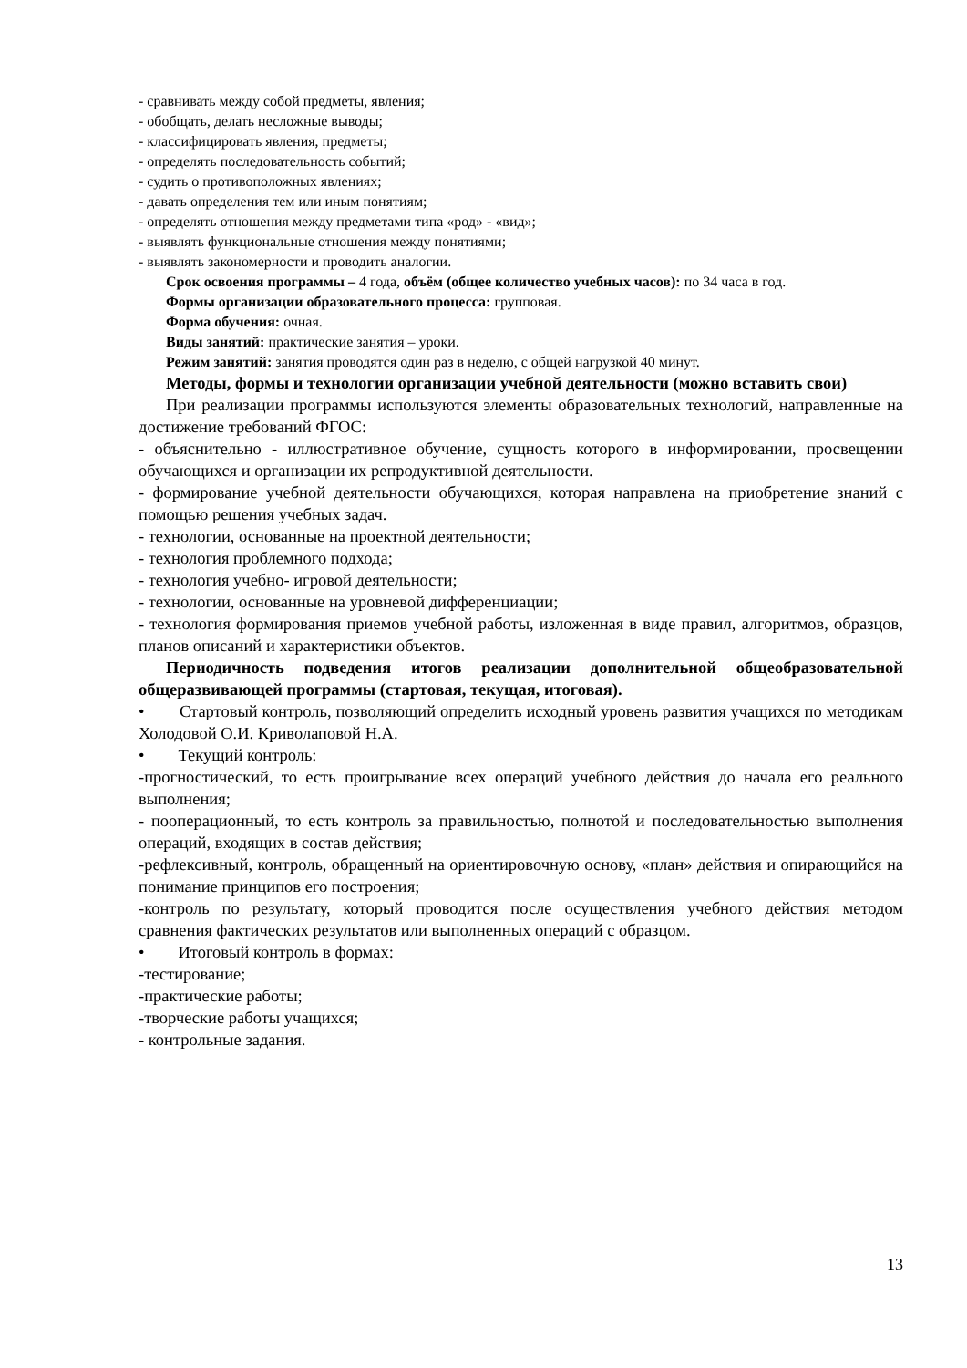- сравнивать между собой предметы, явления;
- обобщать, делать несложные выводы;
- классифицировать явления, предметы;
- определять последовательность событий;
- судить о противоположных явлениях;
- давать определения тем или иным понятиям;
- определять отношения между предметами типа «род» - «вид»;
- выявлять функциональные отношения между понятиями;
- выявлять закономерности и проводить аналогии.
Срок освоения программы – 4 года, объём (общее количество учебных часов): по 34 часа в год.
Формы организации образовательного процесса: групповая.
Форма обучения: очная.
Виды занятий: практические занятия – уроки.
Режим занятий: занятия проводятся один раз в неделю, с общей нагрузкой 40 минут.
Методы, формы и технологии организации учебной деятельности (можно вставить свои)
При реализации программы используются элементы образовательных технологий, направленные на достижение требований ФГОС:
- объяснительно - иллюстративное обучение, сущность которого в информировании, просвещении обучающихся и организации их репродуктивной деятельности.
- формирование учебной деятельности обучающихся, которая направлена на приобретение знаний с помощью решения учебных задач.
- технологии, основанные на проектной деятельности;
- технология проблемного подхода;
- технология учебно- игровой деятельности;
- технологии, основанные на уровневой дифференциации;
- технология формирования приемов учебной работы, изложенная в виде правил, алгоритмов, образцов, планов описаний и характеристики объектов.
Периодичность подведения итогов реализации дополнительной общеобразовательной общеразвивающей программы (стартовая, текущая, итоговая).
• Стартовый контроль, позволяющий определить исходный уровень развития учащихся по методикам Холодовой О.И. Криволаповой Н.А.
• Текущий контроль:
-прогностический, то есть проигрывание всех операций учебного действия до начала его реального выполнения;
- пооперационный, то есть контроль за правильностью, полнотой и последовательностью выполнения операций, входящих в состав действия;
-рефлексивный, контроль, обращенный на ориентировочную основу, «план» действия и опирающийся на понимание принципов его построения;
-контроль по результату, который проводится после осуществления учебного действия методом сравнения фактических результатов или выполненных операций с образцом.
• Итоговый контроль в формах:
-тестирование;
-практические работы;
-творческие работы учащихся;
- контрольные задания.
13